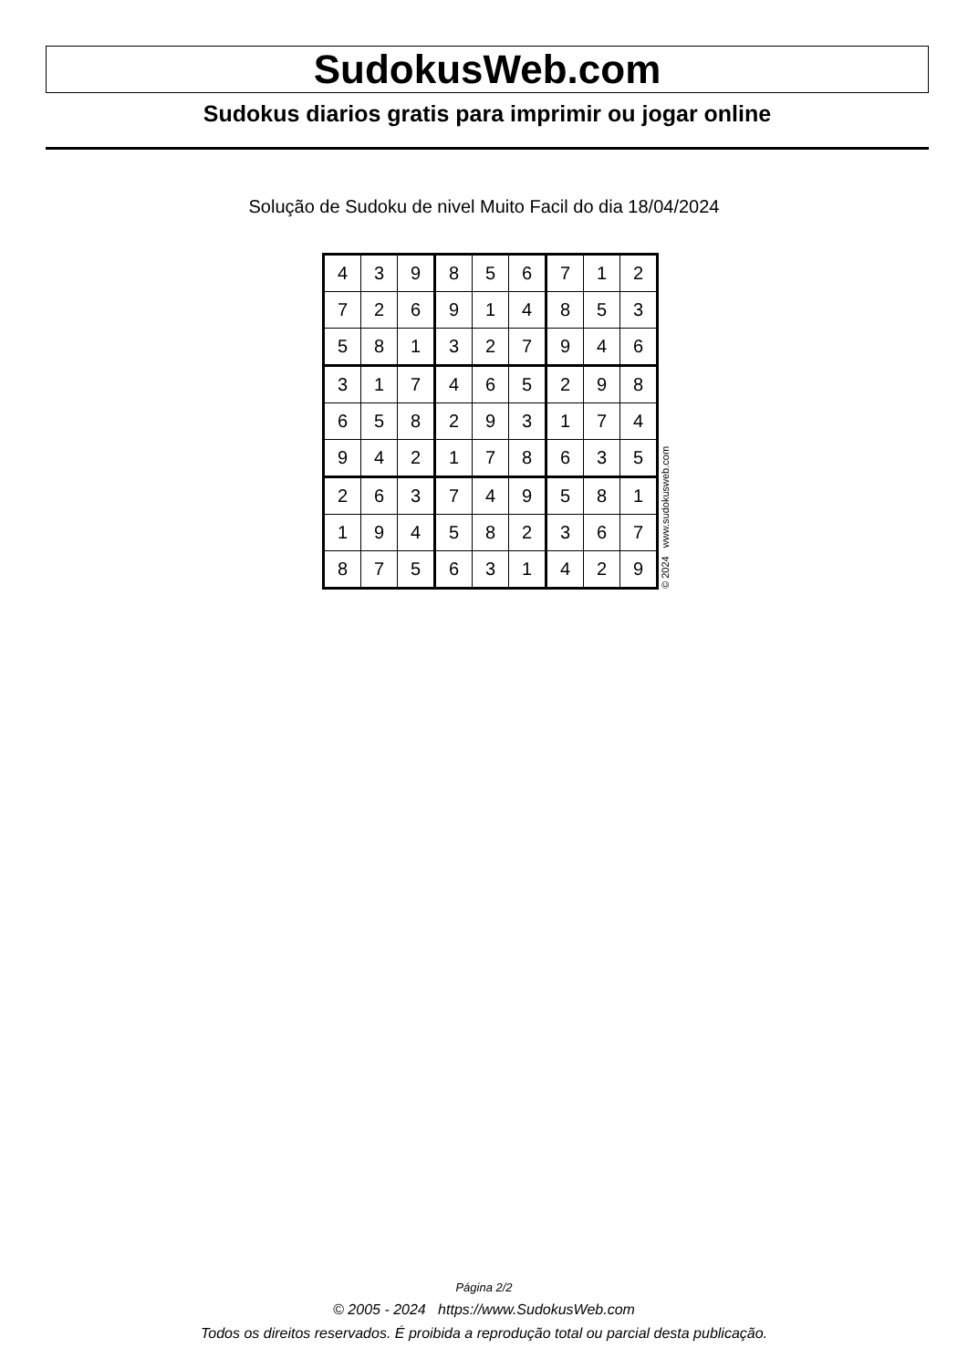SudokusWeb.com
Sudokus diarios gratis para imprimir ou jogar online
Solução de Sudoku de nivel Muito Facil do dia 18/04/2024
| 4 | 3 | 9 | 8 | 5 | 6 | 7 | 1 | 2 |
| 7 | 2 | 6 | 9 | 1 | 4 | 8 | 5 | 3 |
| 5 | 8 | 1 | 3 | 2 | 7 | 9 | 4 | 6 |
| 3 | 1 | 7 | 4 | 6 | 5 | 2 | 9 | 8 |
| 6 | 5 | 8 | 2 | 9 | 3 | 1 | 7 | 4 |
| 9 | 4 | 2 | 1 | 7 | 8 | 6 | 3 | 5 |
| 2 | 6 | 3 | 7 | 4 | 9 | 5 | 8 | 1 |
| 1 | 9 | 4 | 5 | 8 | 2 | 3 | 6 | 7 |
| 8 | 7 | 5 | 6 | 3 | 1 | 4 | 2 | 9 |
© 2024 www.sudokusweb.com
Página 2/2
© 2005 - 2024 https://www.SudokusWeb.com
Todos os direitos reservados. É proibida a reprodução total ou parcial desta publicação.